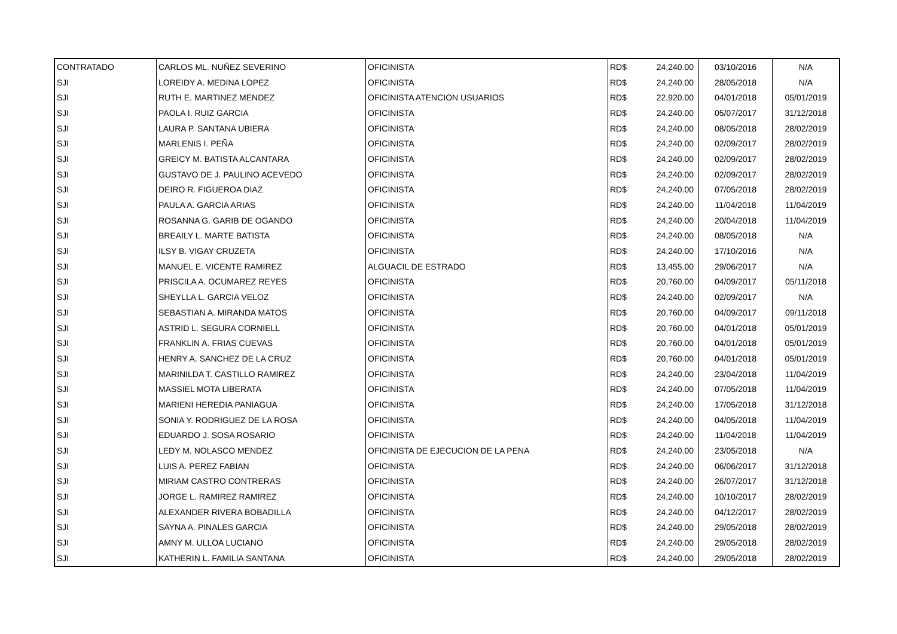| CONTRATADO | CARLOS ML. NUÑEZ SEVERINO | OFICINISTA | RD$ | 24,240.00 | 03/10/2016 | N/A |
| SJI | LOREIDY A. MEDINA LOPEZ | OFICINISTA | RD$ | 24,240.00 | 28/05/2018 | N/A |
| SJI | RUTH E. MARTINEZ MENDEZ | OFICINISTA ATENCION USUARIOS | RD$ | 22,920.00 | 04/01/2018 | 05/01/2019 |
| SJI | PAOLA I. RUIZ GARCIA | OFICINISTA | RD$ | 24,240.00 | 05/07/2017 | 31/12/2018 |
| SJI | LAURA P. SANTANA UBIERA | OFICINISTA | RD$ | 24,240.00 | 08/05/2018 | 28/02/2019 |
| SJI | MARLENIS I. PEÑA | OFICINISTA | RD$ | 24,240.00 | 02/09/2017 | 28/02/2019 |
| SJI | GREICY M. BATISTA ALCANTARA | OFICINISTA | RD$ | 24,240.00 | 02/09/2017 | 28/02/2019 |
| SJI | GUSTAVO DE J. PAULINO ACEVEDO | OFICINISTA | RD$ | 24,240.00 | 02/09/2017 | 28/02/2019 |
| SJI | DEIRO R. FIGUEROA DIAZ | OFICINISTA | RD$ | 24,240.00 | 07/05/2018 | 28/02/2019 |
| SJI | PAULA A. GARCIA ARIAS | OFICINISTA | RD$ | 24,240.00 | 11/04/2018 | 11/04/2019 |
| SJI | ROSANNA G. GARIB DE OGANDO | OFICINISTA | RD$ | 24,240.00 | 20/04/2018 | 11/04/2019 |
| SJI | BREAILY L. MARTE BATISTA | OFICINISTA | RD$ | 24,240.00 | 08/05/2018 | N/A |
| SJI | ILSY B. VIGAY CRUZETA | OFICINISTA | RD$ | 24,240.00 | 17/10/2016 | N/A |
| SJI | MANUEL E. VICENTE RAMIREZ | ALGUACIL DE ESTRADO | RD$ | 13,455.00 | 29/06/2017 | N/A |
| SJI | PRISCILA A. OCUMAREZ REYES | OFICINISTA | RD$ | 20,760.00 | 04/09/2017 | 05/11/2018 |
| SJI | SHEYLLA L. GARCIA VELOZ | OFICINISTA | RD$ | 24,240.00 | 02/09/2017 | N/A |
| SJI | SEBASTIAN A. MIRANDA MATOS | OFICINISTA | RD$ | 20,760.00 | 04/09/2017 | 09/11/2018 |
| SJI | ASTRID L. SEGURA CORNIELL | OFICINISTA | RD$ | 20,760.00 | 04/01/2018 | 05/01/2019 |
| SJI | FRANKLIN A. FRIAS CUEVAS | OFICINISTA | RD$ | 20,760.00 | 04/01/2018 | 05/01/2019 |
| SJI | HENRY A. SANCHEZ DE LA CRUZ | OFICINISTA | RD$ | 20,760.00 | 04/01/2018 | 05/01/2019 |
| SJI | MARINILDA T. CASTILLO RAMIREZ | OFICINISTA | RD$ | 24,240.00 | 23/04/2018 | 11/04/2019 |
| SJI | MASSIEL MOTA LIBERATA | OFICINISTA | RD$ | 24,240.00 | 07/05/2018 | 11/04/2019 |
| SJI | MARIENI HEREDIA PANIAGUA | OFICINISTA | RD$ | 24,240.00 | 17/05/2018 | 31/12/2018 |
| SJI | SONIA Y. RODRIGUEZ DE LA ROSA | OFICINISTA | RD$ | 24,240.00 | 04/05/2018 | 11/04/2019 |
| SJI | EDUARDO J. SOSA ROSARIO | OFICINISTA | RD$ | 24,240.00 | 11/04/2018 | 11/04/2019 |
| SJI | LEDY M. NOLASCO MENDEZ | OFICINISTA DE EJECUCION DE LA PENA | RD$ | 24,240.00 | 23/05/2018 | N/A |
| SJI | LUIS A. PEREZ FABIAN | OFICINISTA | RD$ | 24,240.00 | 06/06/2017 | 31/12/2018 |
| SJI | MIRIAM CASTRO CONTRERAS | OFICINISTA | RD$ | 24,240.00 | 26/07/2017 | 31/12/2018 |
| SJI | JORGE L. RAMIREZ RAMIREZ | OFICINISTA | RD$ | 24,240.00 | 10/10/2017 | 28/02/2019 |
| SJI | ALEXANDER RIVERA BOBADILLA | OFICINISTA | RD$ | 24,240.00 | 04/12/2017 | 28/02/2019 |
| SJI | SAYNA A. PINALES GARCIA | OFICINISTA | RD$ | 24,240.00 | 29/05/2018 | 28/02/2019 |
| SJI | AMNY M. ULLOA LUCIANO | OFICINISTA | RD$ | 24,240.00 | 29/05/2018 | 28/02/2019 |
| SJI | KATHERIN L. FAMILIA SANTANA | OFICINISTA | RD$ | 24,240.00 | 29/05/2018 | 28/02/2019 |